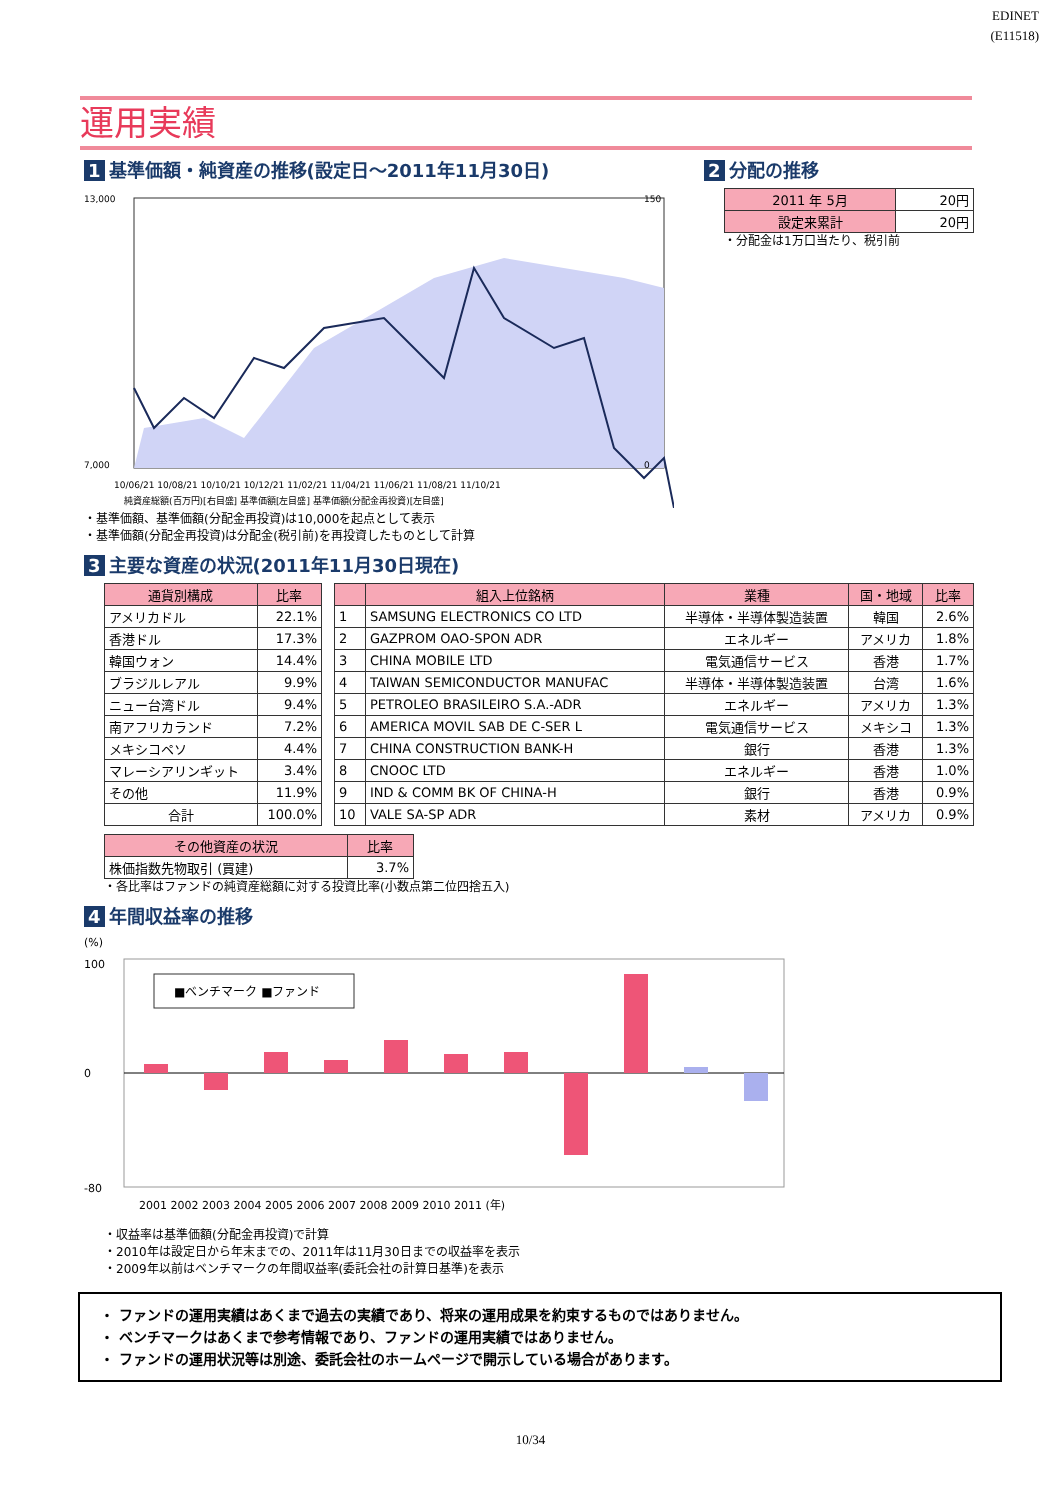EDINET
(E11518)
運用実績
1 基準価額・純資産の推移(設定日～2011年11月30日)
13,000
7,000
150
0
10/06/21 10/08/21 10/10/21 10/12/21 11/02/21 11/04/21 11/06/21 11/08/21 11/10/21
純資産総額(百万円)[右目盛] 基準価額[左目盛] 基準価額(分配金再投資)[左目盛]
・基準価額、基準価額(分配金再投資)は10,000を起点として表示
・基準価額(分配金再投資)は分配金(税引前)を再投資したものとして計算
2 分配の推移
| 2011 年 5月 | 20円 |
| 設定来累計 | 20円 |
・分配金は1万口当たり、税引前
3 主要な資産の状況(2011年11月30日現在)
| 通貨別構成 | 比率 |
| --- | --- |
| アメリカドル | 22.1% |
| 香港ドル | 17.3% |
| 韓国ウォン | 14.4% |
| ブラジルレアル | 9.9% |
| ニュー台湾ドル | 9.4% |
| 南アフリカランド | 7.2% |
| メキシコペソ | 4.4% |
| マレーシアリンギット | 3.4% |
| その他 | 11.9% |
| 合計 | 100.0% |
| | 組入上位銘柄 | 業種 | 国・地域 | 比率 |
| --- | --- | --- | --- | --- |
| 1 | SAMSUNG ELECTRONICS CO LTD | 半導体・半導体製造装置 | 韓国 | 2.6% |
| 2 | GAZPROM OAO-SPON ADR | エネルギー | アメリカ | 1.8% |
| 3 | CHINA MOBILE LTD | 電気通信サービス | 香港 | 1.7% |
| 4 | TAIWAN SEMICONDUCTOR MANUFAC | 半導体・半導体製造装置 | 台湾 | 1.6% |
| 5 | PETROLEO BRASILEIRO S.A.-ADR | エネルギー | アメリカ | 1.3% |
| 6 | AMERICA MOVIL SAB DE C-SER L | 電気通信サービス | メキシコ | 1.3% |
| 7 | CHINA CONSTRUCTION BANK-H | 銀行 | 香港 | 1.3% |
| 8 | CNOOC LTD | エネルギー | 香港 | 1.0% |
| 9 | IND & COMM BK OF CHINA-H | 銀行 | 香港 | 0.9% |
| 10 | VALE SA-SP ADR | 素材 | アメリカ | 0.9% |
| その他資産の状況 | 比率 |
| --- | --- |
| 株価指数先物取引 (買建) | 3.7% |
・各比率はファンドの純資産総額に対する投資比率(小数点第二位四捨五入)
4 年間収益率の推移
(%)
■ベンチマーク ■ファンド
100
0
-80
2001 2002 2003 2004 2005 2006 2007 2008 2009 2010 2011 (年)
・収益率は基準価額(分配金再投資)で計算
・2010年は設定日から年末までの、2011年は11月30日までの収益率を表示
・2009年以前はベンチマークの年間収益率(委託会社の計算日基準)を表示
・ ファンドの運用実績はあくまで過去の実績であり、将来の運用成果を約束するものではありません。
・ ベンチマークはあくまで参考情報であり、ファンドの運用実績ではありません。
・ ファンドの運用状況等は別途、委託会社のホームページで開示している場合があります。
10/34